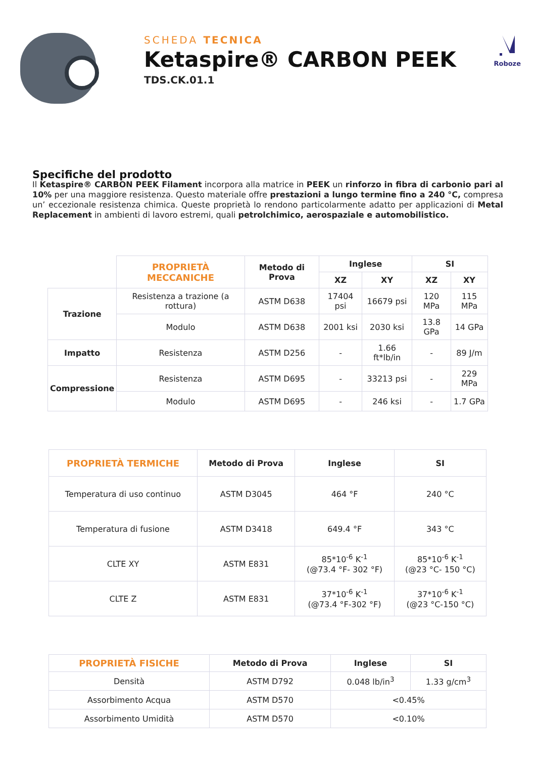SCHEDA TECNICA
Ketaspire® CARBON PEEK
TDS.CK.01.1
Roboze
Specifiche del prodotto
Il Ketaspire® CARBON PEEK Filament incorpora alla matrice in PEEK un rinforzo in fibra di carbonio pari al 10% per una maggiore resistenza. Questo materiale offre prestazioni a lungo termine fino a 240 °C, compresa un’ eccezionale resistenza chimica. Queste proprietà lo rendono particolarmente adatto per applicazioni di Metal Replacement in ambienti di lavoro estremi, quali petrolchimico, aerospaziale e automobilistico.
| | PROPRIETÀ MECCANICHE | Metodo di Prova | Inglese | | SI | |
| --- | --- | --- | --- | --- | --- | --- |
| | | | XZ | XY | XZ | XY |
| Trazione | Resistenza a trazione (a rottura) | ASTM D638 | 17404 psi | 16679 psi | 120 MPa | 115 MPa |
| | Modulo | ASTM D638 | 2001 ksi | 2030 ksi | 13.8 GPa | 14 GPa |
| Impatto | Resistenza | ASTM D256 | - | 1.66 ft*lb/in | - | 89 J/m |
| Compressione | Resistenza | ASTM D695 | - | 33213 psi | - | 229 MPa |
| | Modulo | ASTM D695 | - | 246 ksi | - | 1.7 GPa |
| PROPRIETÀ TERMICHE | Metodo di Prova | Inglese | SI |
| --- | --- | --- | --- |
| Temperatura di uso continuo | ASTM D3045 | 464 °F | 240 °C |
| Temperatura di fusione | ASTM D3418 | 649.4 °F | 343 °C |
| CLTE XY | ASTM E831 | 85*10<sup>-6</sup> K<sup>-1</sup> (@73.4 °F- 302 °F) | 85*10<sup>-6</sup> K<sup>-1</sup> (@23 °C- 150 °C) |
| CLTE Z | ASTM E831 | 37*10<sup>-6</sup> K<sup>-1</sup> (@73.4 °F-302 °F) | 37*10<sup>-6</sup> K<sup>-1</sup> (@23 °C-150 °C) |
| PROPRIETÀ FISICHE | Metodo di Prova | Inglese | SI |
| --- | --- | --- | --- |
| Densità | ASTM D792 | 0.048 lb/in<sup>3</sup> | 1.33 g/cm<sup>3</sup> |
| Assorbimento Acqua | ASTM D570 | <0.45% | |
| Assorbimento Umidità | ASTM D570 | <0.10% | |